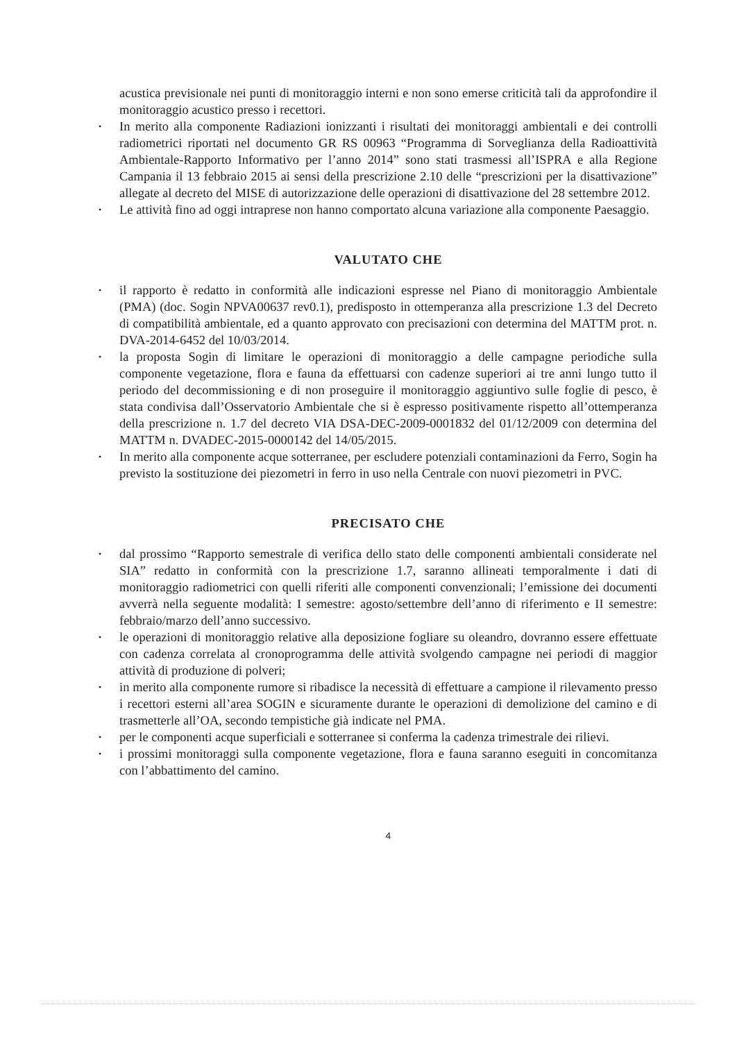acustica previsionale nei punti di monitoraggio interni e non sono emerse criticità tali da approfondire il monitoraggio acustico presso i recettori.
• In merito alla componente Radiazioni ionizzanti i risultati dei monitoraggi ambientali e dei controlli radiometrici riportati nel documento GR RS 00963 “Programma di Sorveglianza della Radioattività Ambientale-Rapporto Informativo per l’anno 2014” sono stati trasmessi all’ISPRA e alla Regione Campania il 13 febbraio 2015 ai sensi della prescrizione 2.10 delle “prescrizioni per la disattivazione” allegate al decreto del MISE di autorizzazione delle operazioni di disattivazione del 28 settembre 2012.
• Le attività fino ad oggi intraprese non hanno comportato alcuna variazione alla componente Paesaggio.
VALUTATO CHE
• il rapporto è redatto in conformità alle indicazioni espresse nel Piano di monitoraggio Ambientale (PMA) (doc. Sogin NPVA00637 rev0.1), predisposto in ottemperanza alla prescrizione 1.3 del Decreto di compatibilità ambientale, ed a quanto approvato con precisazioni con determina del MATTM prot. n. DVA-2014-6452 del 10/03/2014.
• la proposta Sogin di limitare le operazioni di monitoraggio a delle campagne periodiche sulla componente vegetazione, flora e fauna da effettuarsi con cadenze superiori ai tre anni lungo tutto il periodo del decommissioning e di non proseguire il monitoraggio aggiuntivo sulle foglie di pesco, è stata condivisa dall’Osservatorio Ambientale che si è espresso positivamente rispetto all’ottemperanza della prescrizione n. 1.7 del decreto VIA DSA-DEC-2009-0001832 del 01/12/2009 con determina del MATTM n. DVADEC-2015-0000142 del 14/05/2015.
• In merito alla componente acque sotterranee, per escludere potenziali contaminazioni da Ferro, Sogin ha previsto la sostituzione dei piezometri in ferro in uso nella Centrale con nuovi piezometri in PVC.
PRECISATO CHE
• dal prossimo “Rapporto semestrale di verifica dello stato delle componenti ambientali considerate nel SIA” redatto in conformità con la prescrizione 1.7, saranno allineati temporalmente i dati di monitoraggio radiometrici con quelli riferiti alle componenti convenzionali; l’emissione dei documenti avverrà nella seguente modalità: I semestre: agosto/settembre dell’anno di riferimento e II semestre: febbraio/marzo dell’anno successivo.
• le operazioni di monitoraggio relative alla deposizione fogliare su oleandro, dovranno essere effettuate con cadenza correlata al cronoprogramma delle attività svolgendo campagne nei periodi di maggior attività di produzione di polveri;
• in merito alla componente rumore si ribadisce la necessità di effettuare a campione il rilevamento presso i recettori esterni all’area SOGIN e sicuramente durante le operazioni di demolizione del camino e di trasmetterle all’OA, secondo tempistiche già indicate nel PMA.
• per le componenti acque superficiali e sotterranee si conferma la cadenza trimestrale dei rilievi.
• i prossimi monitoraggi sulla componente vegetazione, flora e fauna saranno eseguiti in concomitanza con l’abbattimento del camino.
4